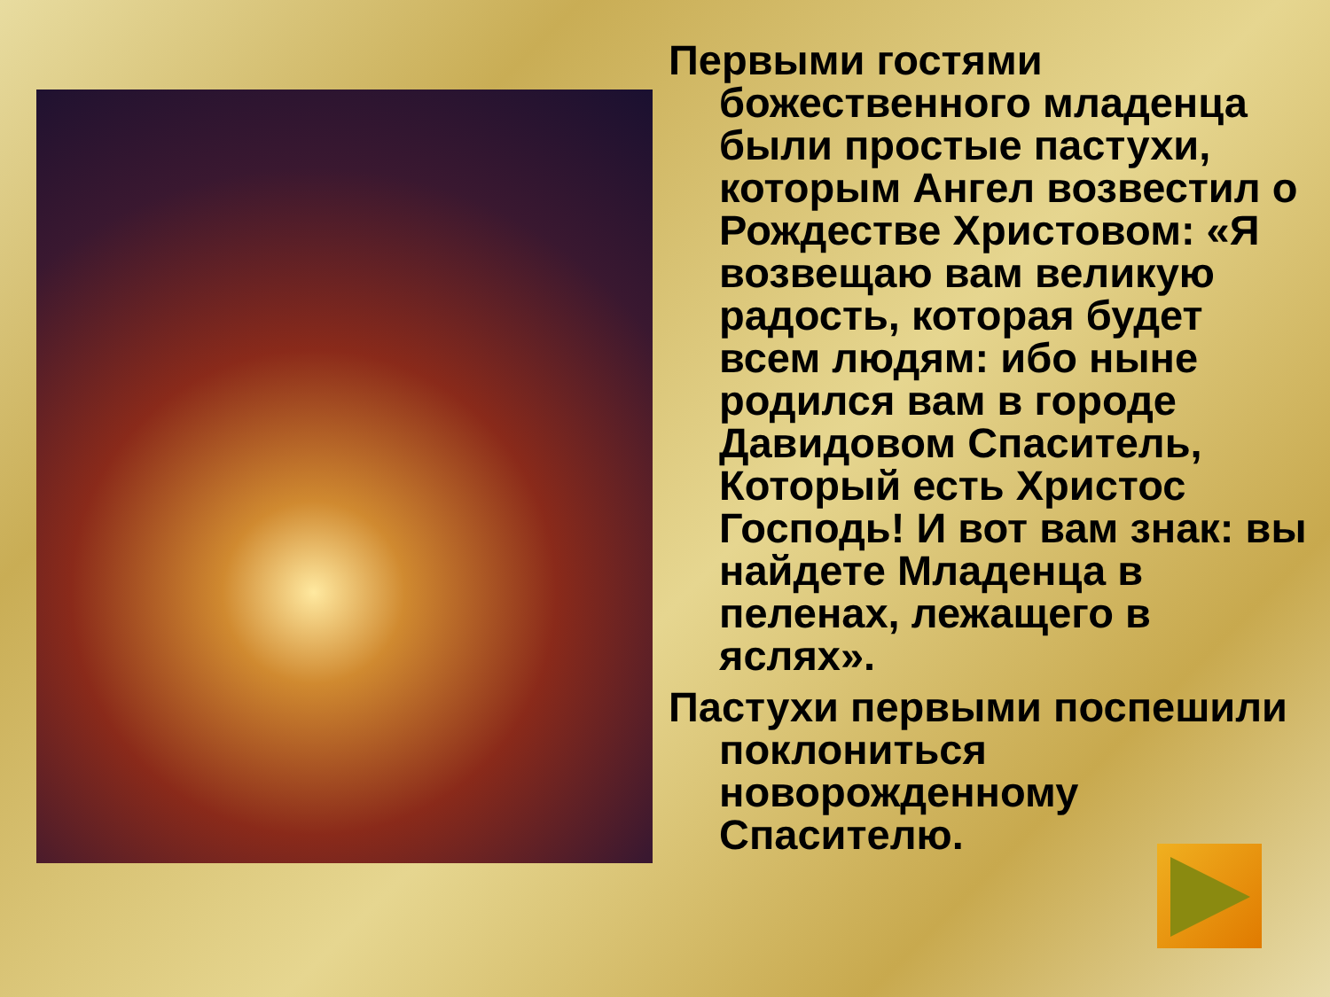Первыми гостями божественного младенца были простые пастухи, которым Ангел возвестил о Рождестве Христовом: «Я возвещаю вам великую радость, которая будет всем людям: ибо ныне родился вам в городе Давидовом Спаситель, Который есть Христос Господь! И вот вам знак: вы найдете Младенца в пеленах, лежащего в яслях».
Пастухи первыми поспешили поклониться новорожденному Спасителю.